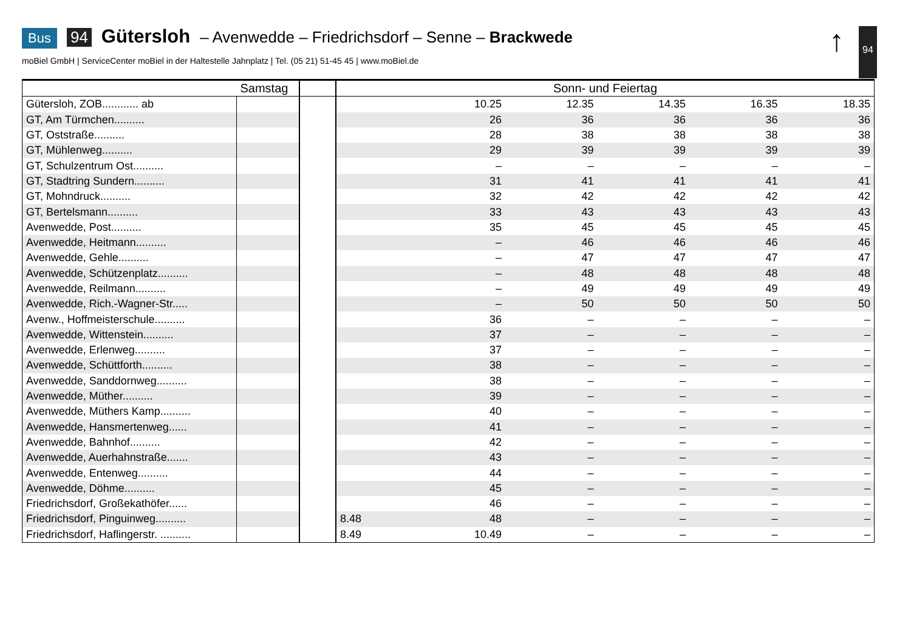Bus 94 Gütersloh – Avenwedde – Friedrichsdorf – Senne – Brackwede
moBiel GmbH | ServiceCenter moBiel in der Haltestelle Jahnplatz | Tel. (05 21) 51-45 45 | www.moBiel.de
↑ 94
| | Samstag | | Sonn- und Feiertag | | | | | |
| --- | --- | --- | --- | --- | --- | --- | --- | --- |
| Gütersloh, ZOB............ ab | | | | 10.25 | 12.35 | 14.35 | 16.35 | 18.35 |
| GT, Am Türmchen.......... | | | | 26 | 36 | 36 | 36 | 36 |
| GT, Oststraße.......... | | | | 28 | 38 | 38 | 38 | 38 |
| GT, Mühlenweg.......... | | | | 29 | 39 | 39 | 39 | 39 |
| GT, Schulzentrum Ost.......... | | | | – | – | – | – | – |
| GT, Stadtring Sundern.......... | | | | 31 | 41 | 41 | 41 | 41 |
| GT, Mohndruck.......... | | | | 32 | 42 | 42 | 42 | 42 |
| GT, Bertelsmann.......... | | | | 33 | 43 | 43 | 43 | 43 |
| Avenwedde, Post.......... | | | | 35 | 45 | 45 | 45 | 45 |
| Avenwedde, Heitmann.......... | | | | – | 46 | 46 | 46 | 46 |
| Avenwedde, Gehle.......... | | | | – | 47 | 47 | 47 | 47 |
| Avenwedde, Schützenplatz.......... | | | | – | 48 | 48 | 48 | 48 |
| Avenwedde, Reilmann.......... | | | | – | 49 | 49 | 49 | 49 |
| Avenwedde, Rich.-Wagner-Str..... | | | | – | 50 | 50 | 50 | 50 |
| Avenw., Hoffmeisterschule.......... | | | | 36 | – | – | – | – |
| Avenwedde, Wittenstein.......... | | | | 37 | – | – | – | – |
| Avenwedde, Erlenweg.......... | | | | 37 | – | – | – | – |
| Avenwedde, Schüttforth.......... | | | | 38 | – | – | – | – |
| Avenwedde, Sanddornweg.......... | | | | 38 | – | – | – | – |
| Avenwedde, Müther.......... | | | | 39 | – | – | – | – |
| Avenwedde, Müthers Kamp.......... | | | | 40 | – | – | – | – |
| Avenwedde, Hansmertenweg...... | | | | 41 | – | – | – | – |
| Avenwedde, Bahnhof.......... | | | | 42 | – | – | – | – |
| Avenwedde, Auerhahnstraße....... | | | | 43 | – | – | – | – |
| Avenwedde, Entenweg.......... | | | | 44 | – | – | – | – |
| Avenwedde, Döhme.......... | | | | 45 | – | – | – | – |
| Friedrichsdorf, Großekathöfer...... | | | | 46 | – | – | – | – |
| Friedrichsdorf, Pinguinweg.......... | | | 8.48 | 48 | – | – | – | – |
| Friedrichsdorf, Haflingerstr. .......... | | | 8.49 | 10.49 | – | – | – | – |